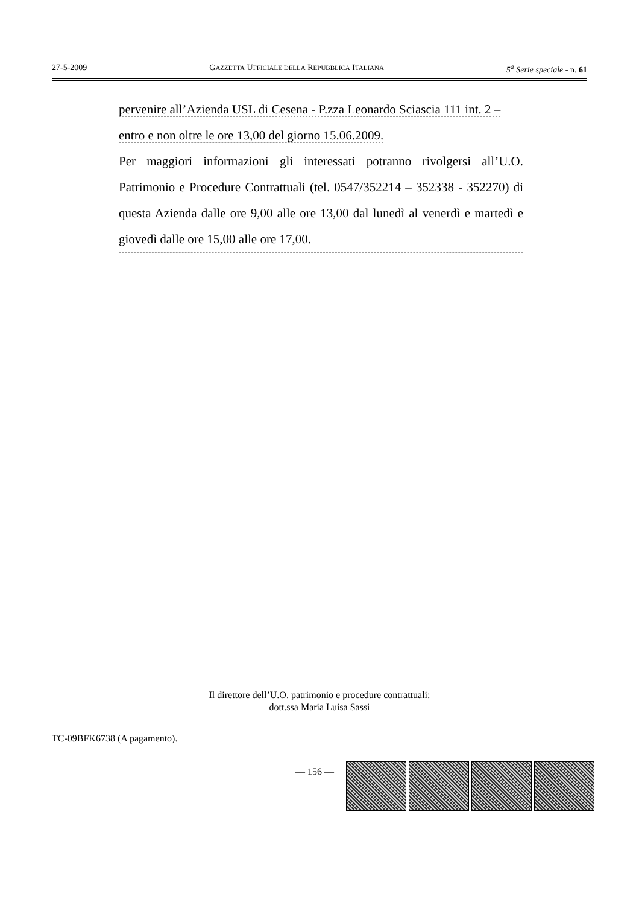27-5-2009 GAZZETTA UFFICIALE DELLA REPUBBLICA ITALIANA 5<sup>a</sup> Serie speciale - n. 61
pervenire all’Azienda USL di Cesena - P.zza Leonardo Sciascia 111 int. 2 –
entro e non oltre le ore 13,00 del giorno 15.06.2009.
Per maggiori informazioni gli interessati potranno rivolgersi all’U.O. Patrimonio e Procedure Contrattuali (tel. 0547/352214 – 352338 - 352270) di questa Azienda dalle ore 9,00 alle ore 13,00 dal lunedì al venerdì e martedì e giovedì dalle ore 15,00 alle ore 17,00.
Il direttore dell’U.O. patrimonio e procedure contrattuali:
dott.ssa Maria Luisa Sassi
TC-09BFK6738 (A pagamento).
— 156 —